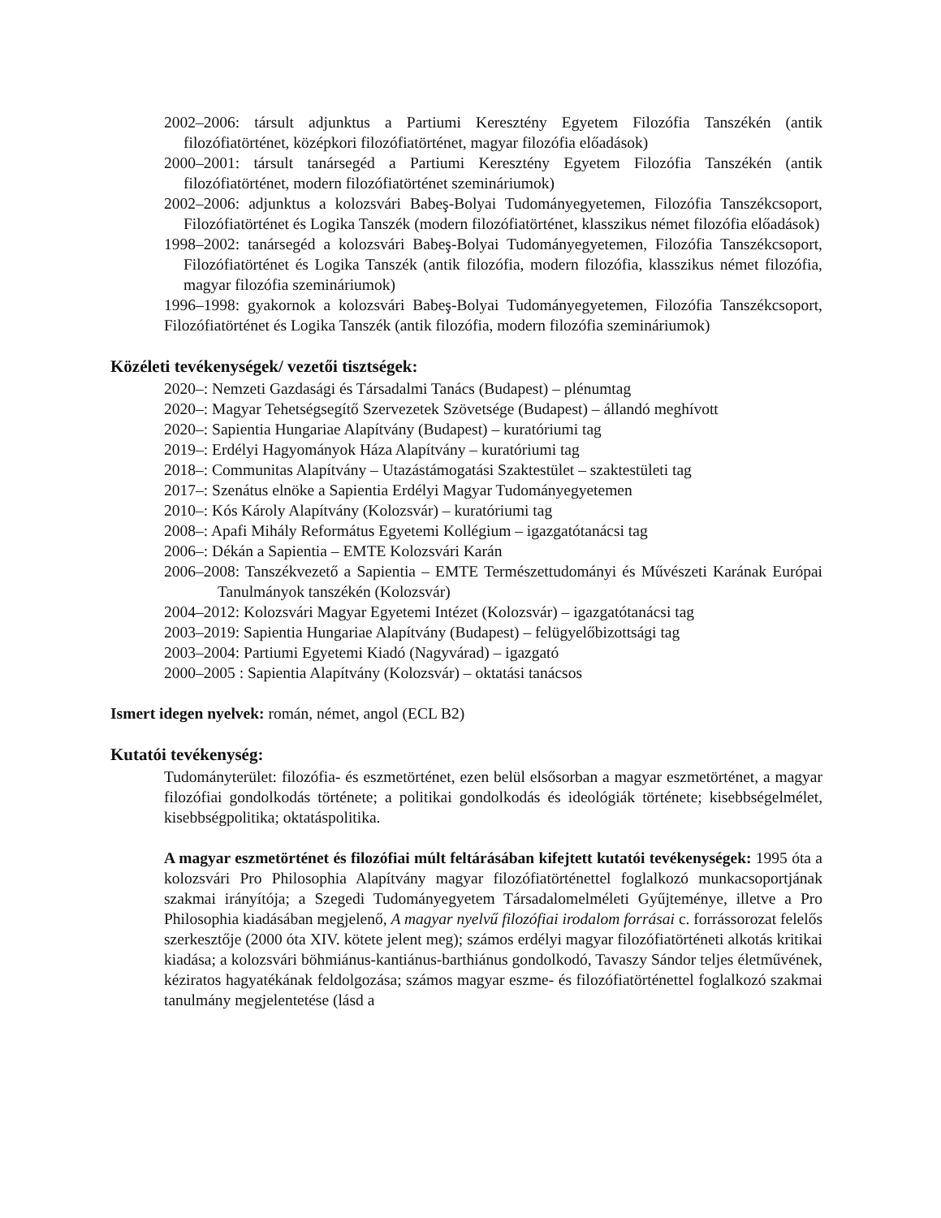2002–2006: társult adjunktus a Partiumi Keresztény Egyetem Filozófia Tanszékén (antik filozófiatörténet, középkori filozófiatörténet, magyar filozófia előadások)
2000–2001: társult tanársegéd a Partiumi Keresztény Egyetem Filozófia Tanszékén (antik filozófiatörténet, modern filozófiatörténet szemináriumok)
2002–2006: adjunktus a kolozsvári Babeş-Bolyai Tudományegyetemen, Filozófia Tanszékcsoport, Filozófiatörténet és Logika Tanszék (modern filozófiatörténet, klasszikus német filozófia előadások)
1998–2002: tanársegéd a kolozsvári Babeş-Bolyai Tudományegyetemen, Filozófia Tanszékcsoport, Filozófiatörténet és Logika Tanszék (antik filozófia, modern filozófia, klasszikus német filozófia, magyar filozófia szemináriumok)
1996–1998: gyakornok a kolozsvári Babeş-Bolyai Tudományegyetemen, Filozófia Tanszékcsoport, Filozófiatörténet és Logika Tanszék (antik filozófia, modern filozófia szemináriumok)
Közéleti tevékenységek/ vezetői tisztségek:
2020–: Nemzeti Gazdasági és Társadalmi Tanács (Budapest) – plénumtag
2020–: Magyar Tehetségsegítő Szervezetek Szövetsége (Budapest) – állandó meghívott
2020–: Sapientia Hungariae Alapítvány (Budapest) – kuratóriumi tag
2019–: Erdélyi Hagyományok Háza Alapítvány – kuratóriumi tag
2018–: Communitas Alapítvány – Utazástámogatási Szaktestület – szaktestületi tag
2017–: Szenátus elnöke a Sapientia Erdélyi Magyar Tudományegyetemen
2010–: Kós Károly Alapítvány (Kolozsvár) – kuratóriumi tag
2008–: Apafi Mihály Református Egyetemi Kollégium – igazgatótanácsi tag
2006–: Dékán a Sapientia – EMTE Kolozsvári Karán
2006–2008: Tanszékvezető a Sapientia – EMTE Természettudományi és Művészeti Karának Európai Tanulmányok tanszékén (Kolozsvár)
2004–2012: Kolozsvári Magyar Egyetemi Intézet (Kolozsvár) – igazgatótanácsi tag
2003–2019: Sapientia Hungariae Alapítvány (Budapest) – felügyelőbizottsági tag
2003–2004: Partiumi Egyetemi Kiadó (Nagyvárad) – igazgató
2000–2005 : Sapientia Alapítvány (Kolozsvár) – oktatási tanácsos
Ismert idegen nyelvek: román, német, angol (ECL B2)
Kutatói tevékenység:
Tudományterület: filozófia- és eszmetörténet, ezen belül elsősorban a magyar eszmetörténet, a magyar filozófiai gondolkodás története; a politikai gondolkodás és ideológiák története; kisebbségelmélet, kisebbségpolitika; oktatáspolitika.
A magyar eszmetörténet és filozófiai múlt feltárásában kifejtett kutatói tevékenységek: 1995 óta a kolozsvári Pro Philosophia Alapítvány magyar filozófiatörténettel foglalkozó munkacsoportjának szakmai irányítója; a Szegedi Tudományegyetem Társadalomelméleti Gyűjteménye, illetve a Pro Philosophia kiadásában megjelenő, A magyar nyelvű filozófiai irodalom forrásai c. forrássorozat felelős szerkesztője (2000 óta XIV. kötete jelent meg); számos erdélyi magyar filozófiatörténeti alkotás kritikai kiadása; a kolozsvári böhmiánus-kantiánus-barthiánus gondolkodó, Tavaszy Sándor teljes életművének, kéziratos hagyatékának feldolgozása; számos magyar eszme- és filozófiatörténettel foglalkozó szakmai tanulmány megjelentetése (lásd a